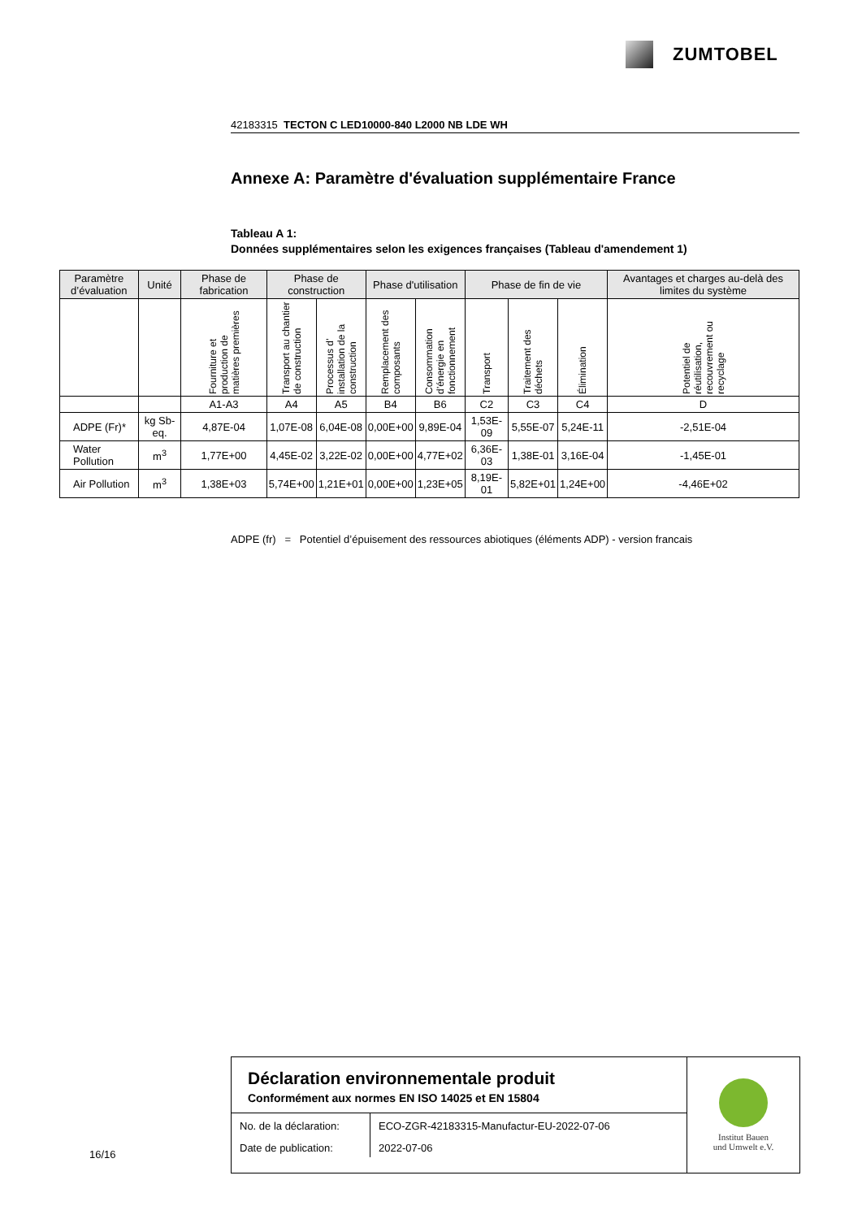ZUMTOBEL
42183315 TECTON C LED10000-840 L2000 NB LDE WH
Annexe A: Paramètre d'évaluation supplémentaire France
Tableau A 1:
Données supplémentaires selon les exigences françaises (Tableau d'amendement 1)
| Paramètre d’évaluation | Unité | Phase de fabrication | Phase de construction | | Phase d'utilisation | | Phase de fin de vie | | | Avantages et charges au-delà des limites du système |
| --- | --- | --- | --- | --- | --- | --- | --- | --- | --- | --- |
| | | Fourniture et production de matières premières | Transport au chantier de construction | Processus d’ installation de la construction | Remplacement des composants | Consommation d’énergie en fonctionnement | Transport | Traitement des déchets | Élimination | Potentiel de réutilisation, recouvrement ou recyclage |
| | | A1-A3 | A4 | A5 | B4 | B6 | C2 | C3 | C4 | D |
| ADPE (Fr)* | kg Sb-eq. | 4,87E-04 | 1,07E-08 | 6,04E-08 | 0,00E+00 | 9,89E-04 | 1,53E-09 | 5,55E-07 | 5,24E-11 | -2,51E-04 |
| Water Pollution | m<sup>3</sup> | 1,77E+00 | 4,45E-02 | 3,22E-02 | 0,00E+00 | 4,77E+02 | 6,36E-03 | 1,38E-01 | 3,16E-04 | -1,45E-01 |
| Air Pollution | m<sup>3</sup> | 1,38E+03 | 5,74E+00 | 1,21E+01 | 0,00E+00 | 1,23E+05 | 8,19E-01 | 5,82E+01 | 1,24E+00 | -4,46E+02 |
ADPE (fr) = Potentiel d’épuisement des ressources abiotiques (éléments ADP) - version francais
Déclaration environnementale produit
Conformément aux normes EN ISO 14025 et EN 15804
| No. de la déclaration: | ECO-ZGR-42183315-Manufactur-EU-2022-07-06 |
| Date de publication: | 2022-07-06 |
Institut Bauen
und Umwelt e.V.
16/16